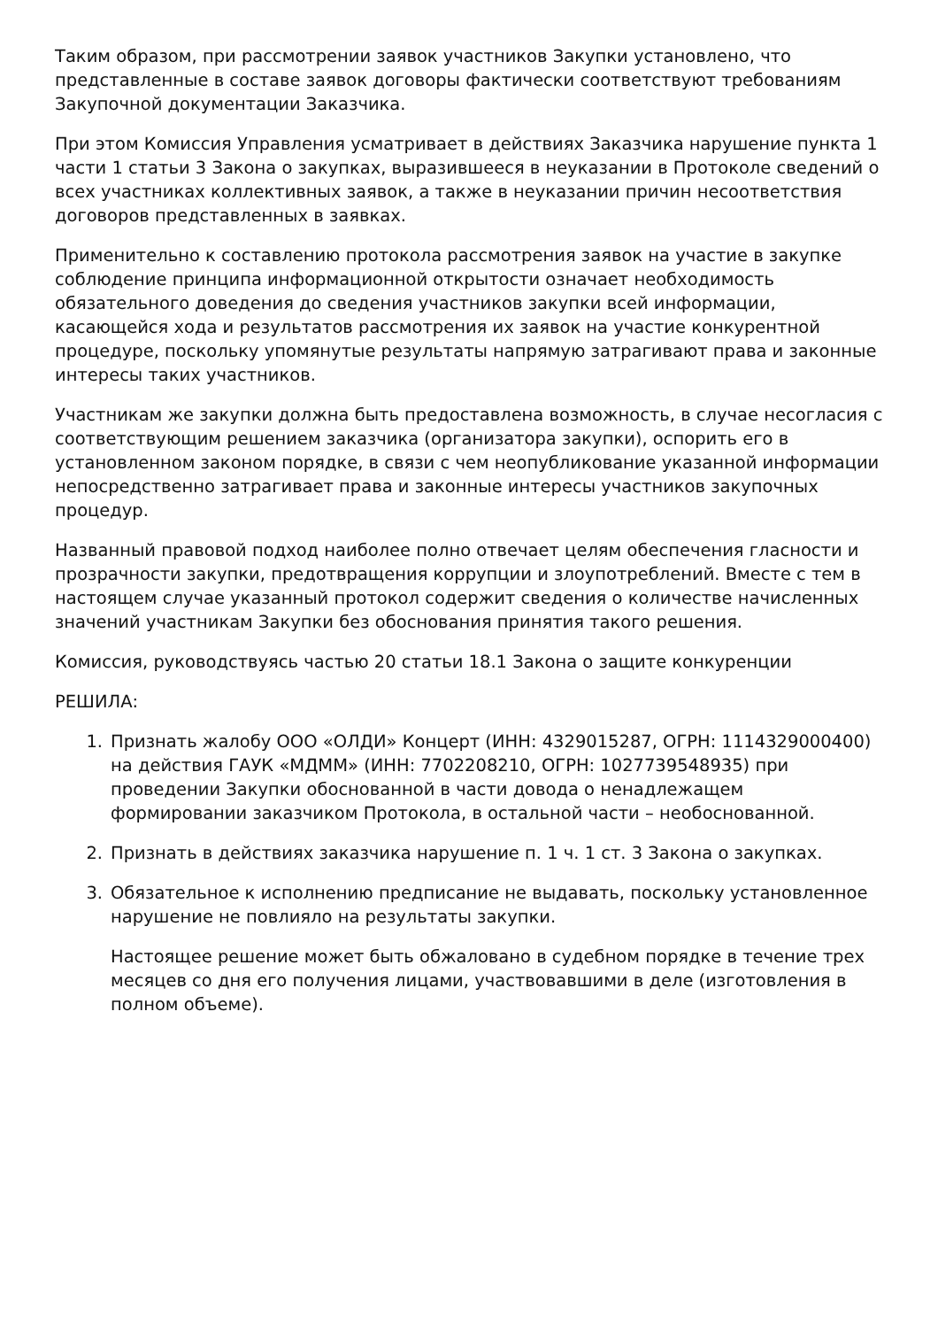Таким образом, при рассмотрении заявок участников Закупки установлено, что представленные в составе заявок договоры фактически соответствуют требованиям Закупочной документации Заказчика.
При этом Комиссия Управления усматривает в действиях Заказчика нарушение пункта 1 части 1 статьи 3 Закона о закупках, выразившееся в неуказании в Протоколе сведений о всех участниках коллективных заявок, а также в неуказании причин несоответствия договоров представленных в заявках.
Применительно к составлению протокола рассмотрения заявок на участие в закупке соблюдение принципа информационной открытости означает необходимость обязательного доведения до сведения участников закупки всей информации, касающейся хода и результатов рассмотрения их заявок на участие конкурентной процедуре, поскольку упомянутые результаты напрямую затрагивают права и законные интересы таких участников.
Участникам же закупки должна быть предоставлена возможность, в случае несогласия с соответствующим решением заказчика (организатора закупки), оспорить его в установленном законом порядке, в связи с чем неопубликование указанной информации непосредственно затрагивает права и законные интересы участников закупочных процедур.
Названный правовой подход наиболее полно отвечает целям обеспечения гласности и прозрачности закупки, предотвращения коррупции и злоупотреблений. Вместе с тем в настоящем случае указанный протокол содержит сведения о количестве начисленных значений участникам Закупки без обоснования принятия такого решения.
Комиссия, руководствуясь частью 20 статьи 18.1 Закона о защите конкуренции
РЕШИЛА:
1. Признать жалобу ООО «ОЛДИ» Концерт (ИНН: 4329015287, ОГРН: 1114329000400) на действия ГАУК «МДММ» (ИНН: 7702208210, ОГРН: 1027739548935) при проведении Закупки обоснованной в части довода о ненадлежащем формировании заказчиком Протокола, в остальной части – необоснованной.
2. Признать в действиях заказчика нарушение п. 1 ч. 1 ст. 3 Закона о закупках.
3. Обязательное к исполнению предписание не выдавать, поскольку установленное нарушение не повлияло на результаты закупки.
Настоящее решение может быть обжаловано в судебном порядке в течение трех месяцев со дня его получения лицами, участвовавшими в деле (изготовления в полном объеме).